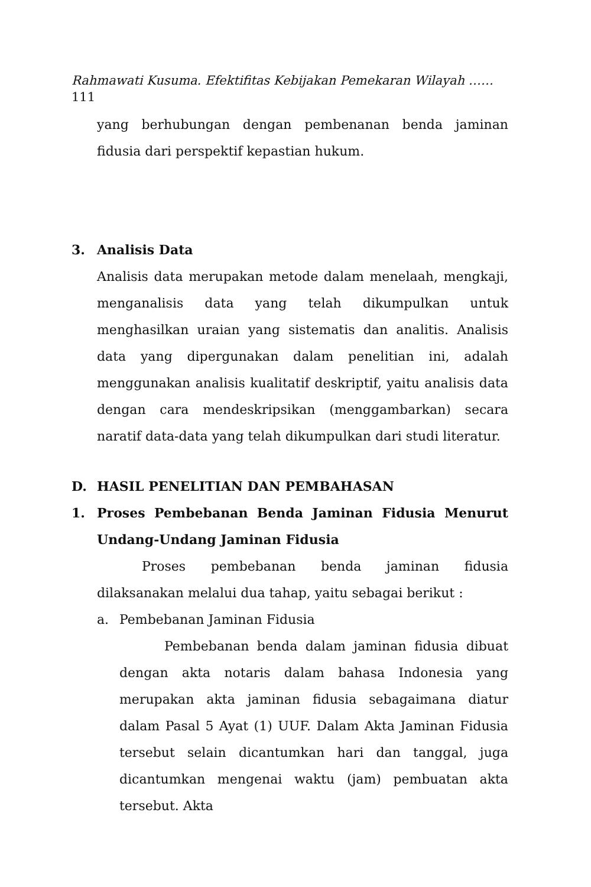Rahmawati Kusuma. Efektifitas Kebijakan Pemekaran Wilayah ……
111
yang berhubungan dengan pembenanan benda jaminan fidusia dari perspektif kepastian hukum.
3. Analisis Data
Analisis data merupakan metode dalam menelaah, mengkaji, menganalisis data yang telah dikumpulkan untuk menghasilkan uraian yang sistematis dan analitis. Analisis data yang dipergunakan dalam penelitian ini, adalah menggunakan analisis kualitatif deskriptif, yaitu analisis data dengan cara mendeskripsikan (menggambarkan) secara naratif data-data yang telah dikumpulkan dari studi literatur.
D. HASIL PENELITIAN DAN PEMBAHASAN
1. Proses Pembebanan Benda Jaminan Fidusia Menurut Undang-Undang Jaminan Fidusia
Proses pembebanan benda jaminan fidusia dilaksanakan melalui dua tahap, yaitu sebagai berikut :
a. Pembebanan Jaminan Fidusia
Pembebanan benda dalam jaminan fidusia dibuat dengan akta notaris dalam bahasa Indonesia yang merupakan akta jaminan fidusia sebagaimana diatur dalam Pasal 5 Ayat (1) UUF. Dalam Akta Jaminan Fidusia tersebut selain dicantumkan hari dan tanggal, juga dicantumkan mengenai waktu (jam) pembuatan akta tersebut. Akta